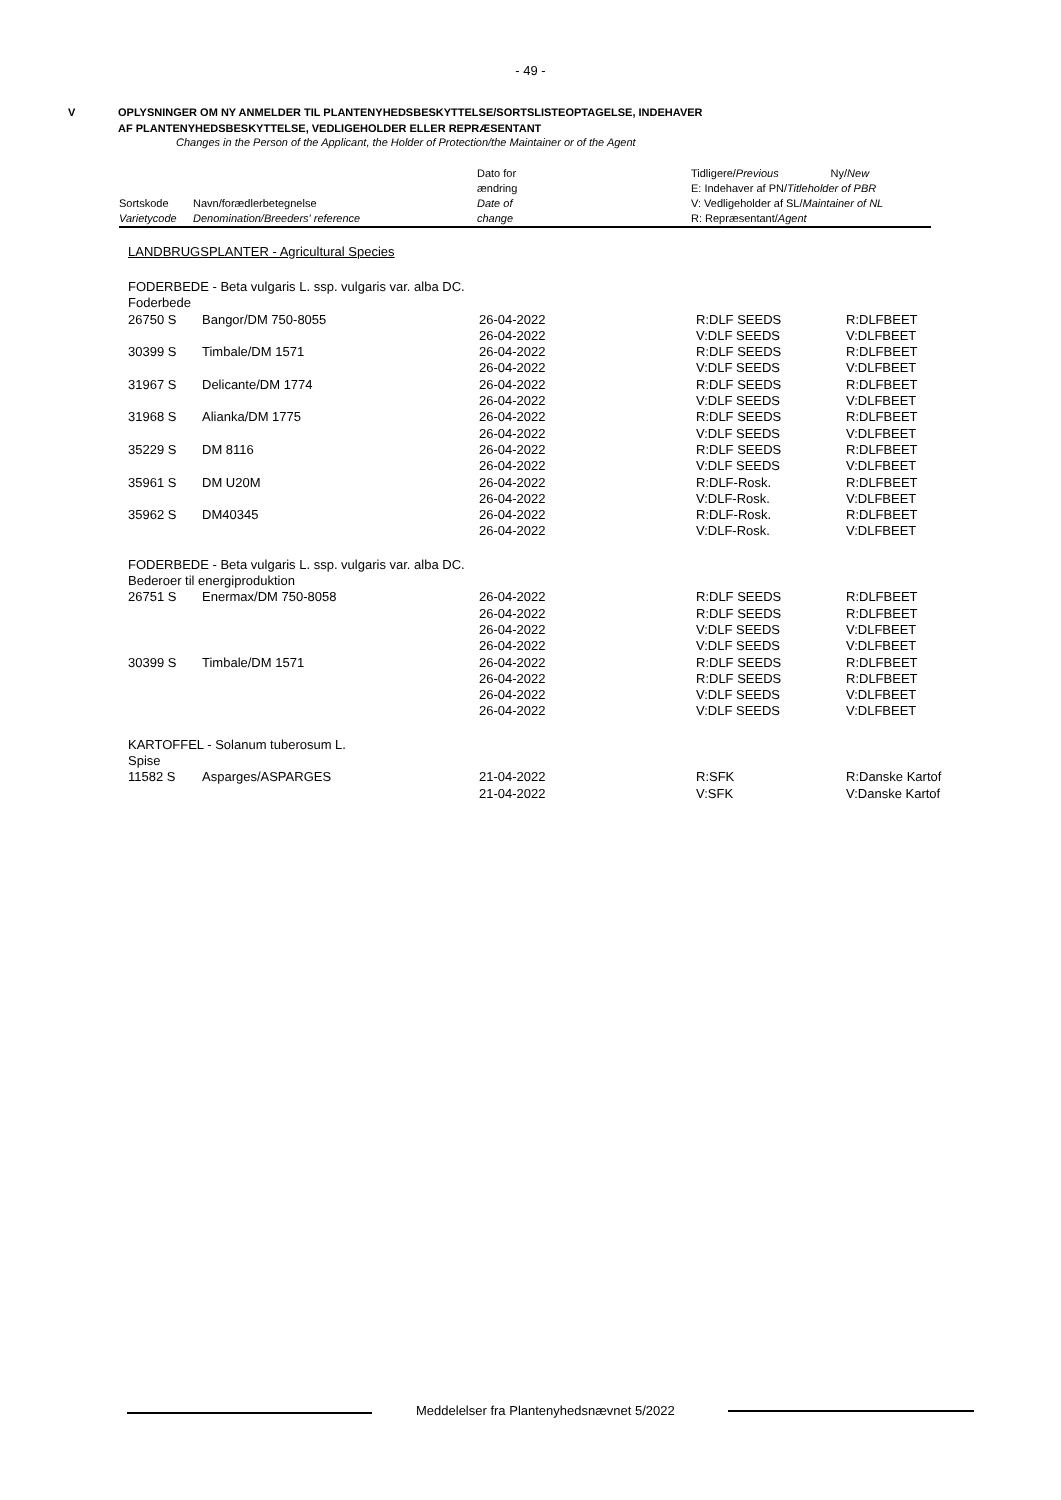- 49 -
V OPLYSNINGER OM NY ANMELDER TIL PLANTENYHEDSBESKYTTELSE/SORTSLISTEOPTAGELSE, INDEHAVER
AF PLANTENYHEDSBESKYTTELSE, VEDLIGEHOLDER ELLER REPRÆSENTANT
Changes in the Person of the Applicant, the Holder of Protection/the Maintainer or of the Agent
| | | Dato for | Tidligere/ Previous Ny/ New |
| --- | --- | --- | --- |
| | | ændring | E: Indehaver af PN/ Titleholder of PBR |
| Sortskode | Navn/forædlerbetegnelse | Date of | V: Vedligeholder af SL/ Maintainer of NL |
| Varietycode | Denomination/Breeders' reference | change | R: Repræsentant/ Agent |
LANDBRUGSPLANTER - Agricultural Species
| FODERBEDE - Beta vulgaris L. ssp. vulgaris var. alba DC. | | | | |
| Foderbede | | | | |
| 26750 S | Bangor/DM 750-8055 | 26-04-2022 | R:DLF SEEDS | R:DLFBEET |
| | | 26-04-2022 | V:DLF SEEDS | V:DLFBEET |
| 30399 S | Timbale/DM 1571 | 26-04-2022 | R:DLF SEEDS | R:DLFBEET |
| | | 26-04-2022 | V:DLF SEEDS | V:DLFBEET |
| 31967 S | Delicante/DM 1774 | 26-04-2022 | R:DLF SEEDS | R:DLFBEET |
| | | 26-04-2022 | V:DLF SEEDS | V:DLFBEET |
| 31968 S | Alianka/DM 1775 | 26-04-2022 | R:DLF SEEDS | R:DLFBEET |
| | | 26-04-2022 | V:DLF SEEDS | V:DLFBEET |
| 35229 S | DM 8116 | 26-04-2022 | R:DLF SEEDS | R:DLFBEET |
| | | 26-04-2022 | V:DLF SEEDS | V:DLFBEET |
| 35961 S | DM U20M | 26-04-2022 | R:DLF-Rosk. | R:DLFBEET |
| | | 26-04-2022 | V:DLF-Rosk. | V:DLFBEET |
| 35962 S | DM40345 | 26-04-2022 | R:DLF-Rosk. | R:DLFBEET |
| | | 26-04-2022 | V:DLF-Rosk. | V:DLFBEET |
| FODERBEDE - Beta vulgaris L. ssp. vulgaris var. alba DC. | | | | |
| Bederoer til energiproduktion | | | | |
| 26751 S | Enermax/DM 750-8058 | 26-04-2022 | R:DLF SEEDS | R:DLFBEET |
| | | 26-04-2022 | R:DLF SEEDS | R:DLFBEET |
| | | 26-04-2022 | V:DLF SEEDS | V:DLFBEET |
| | | 26-04-2022 | V:DLF SEEDS | V:DLFBEET |
| 30399 S | Timbale/DM 1571 | 26-04-2022 | R:DLF SEEDS | R:DLFBEET |
| | | 26-04-2022 | R:DLF SEEDS | R:DLFBEET |
| | | 26-04-2022 | V:DLF SEEDS | V:DLFBEET |
| | | 26-04-2022 | V:DLF SEEDS | V:DLFBEET |
| KARTOFFEL - Solanum tuberosum L. | | | | |
| Spise | | | | |
| 11582 S | Asparges/ASPARGES | 21-04-2022 | R:SFK | R:Danske Kartof |
| | | 21-04-2022 | V:SFK | V:Danske Kartof |
Meddelelser fra Plantenyhedsnævnet 5/2022